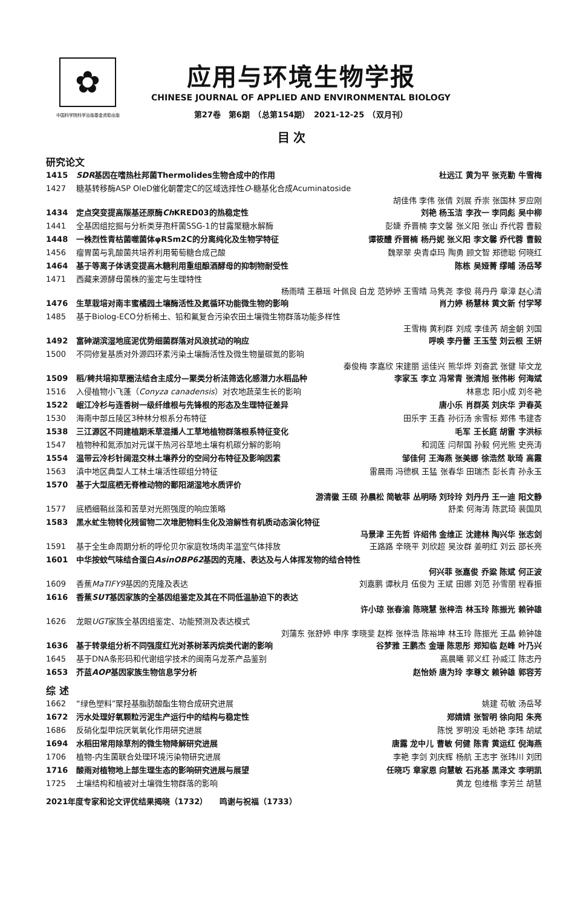✿
中国科学院科学出版基金资助出版
应用与环境生物学报
CHINESE JOURNAL OF APPLIED AND ENVIRONMENTAL BIOLOGY
第27卷　第6期　（总第154期）　2021-12-25　（双月刊）
目 次
研究论文
1415 SDR基因在嗜热杜邦菌Thermolides生物合成中的作用 杜远江 黄为平 张克勤 牛雪梅
1427 糖基转移酶ASP OleD催化朝藿定C的区域选择性O-糖基化合成Acuminatoside
胡佳伟 李伟 张倩 刘展 乔崇 张国林 罗应刚
1434 定点突变提高羰基还原酶Ch KRED03的热稳定性 刘艳 杨玉洁 李孜一 李同彪 吴中柳
1441 全基因组挖掘与分析类芽孢杆菌SSG-1的甘露聚糖水解酶 彭婕 乔晋楠 李文馨 张义阳 张山 乔代蓉 曹毅
1448 一株烈性青枯菌噬菌体φRSm2C的分离纯化及生物学特征 谭筱醴 乔晋楠 杨丹妮 张义阳 李文馨 乔代蓉 曹毅
1456 瘤胃菌与乳酸菌共培养利用葡萄糖合成己酸 魏翠翠 央青卓玛 陶勇 顾文智 郑德聪 何晓红
1464 基于等离子体诱变提高木糖利用重组酿酒酵母的抑制物耐受性 陈栋 吴娅菁 缪晡 汤岳琴
1471 西藏来源酵母菌株的鉴定与生理特性
杨雨晴 王慕瑶 叶佩良 白龙 范婷婷 王雪晴 马隽尧 李俊 蒋丹丹 章漳 赵心清
1476 生草栽培对南丰蜜橘园土壤酶活性及氮循环功能微生物的影响 肖力婷 杨慧林 黄文新 付学琴
1485 基于Biolog-ECO分析稀土、铅和氟复合污染农田土壤微生物群落功能多样性
王雪梅 黄利群 刘成 李佳芮 胡金朝 刘国
1492 富砷湖滨湿地底泥优势细菌群落对风浪扰动的响应 呼唤 李丹蕾 王玉莹 刘云根 王妍
1500 不同修复基质对外源四环素污染土壤酶活性及微生物量碳氮的影响
秦俊梅 李嘉欣 宋建丽 运佳兴 熊华烨 刘奋武 张健 毕文龙
1509 稻/稗共培抑草圈法结合主成分—聚类分析法筛选化感潜力水稻品种 李家玉 李立 冯常青 张清旭 张伟彬 何海斌
1516 入侵植物小飞蓬（Conyza canadensis）对农地蔬菜生长的影响 林意忠 阳小成 刘冬艳
1522 岷江冷杉与连香树一级纤维根与先锋根的形态及生理特征差异 唐小乐 肖群英 刘庆华 尹春英
1530 海南中部丘陵区3种林分根系分布特征 田乐宇 王鑫 孙衍汤 余雪标 郑伟 韦建杏
1538 三江源区不同建植期禾草混播人工草地植物群落根系特征变化 毛军 王长庭 胡雷 字洪标
1547 植物种和氮添加对元谋干热河谷草地土壤有机碳分解的影响 和润莲 闫帮国 孙毅 何光熊 史亮涛
1554 温带云冷杉针阔混交林土壤养分的空间分布特征及影响因素 邹佳何 王海燕 张美娜 徐浩然 耿琦 高霞
1563 滇中地区典型人工林土壤活性碳组分特征 雷晨雨 冯德枫 王猛 张春华 田瑞杰 彭长青 孙永玉
1570 基于大型底栖无脊椎动物的鄱阳湖湿地水质评价
游清徽 王硕 孙晨松 简敏菲 丛明旸 刘玲玲 刘丹丹 王一迪 阳文静
1577 底栖细鞘丝藻和苦草对光照强度的响应策略 舒柔 何海涛 陈武琦 裴国凤
1583 黑水虻生物转化残留物二次堆肥物料生化及溶解性有机质动态演化特征
马景津 王先哲 许绍伟 金维正 沈建林 陶兴华 张志剑
1591 基于全生命周期分析的呼伦贝尔家庭牧场肉羊温室气体排放 王路路 辛晓平 刘欣超 吴汝群 姜明红 刘云 邵长亮
1601 中华按蚊气味结合蛋白AsinOBP62基因的克隆、表达及与人体挥发物的结合特性
何兴菲 张嘉俊 乔粱 陈斌 何正波
1609 香蕉MaTIFY9基因的克隆及表达 刘嘉鹏 谭秋月 伍俊为 王斌 田娜 刘范 孙雪丽 程春振
1616 香蕉SUT基因家族的全基因组鉴定及其在不同低温胁迫下的表达
许小琼 张春渝 陈晓慧 张梓浩 林玉玲 陈振光 赖钟雄
1626 龙眼UGT家族全基因组鉴定、功能预测及表达模式
刘蒲东 张舒婷 申序 李晓斐 赵桦 张梓浩 陈裕坤 林玉玲 陈振光 王晶 赖钟雄
1636 基于转录组分析不同强度红光对茶树苯丙烷类代谢的影响 谷梦雅 王鹏杰 金珊 陈思彤 郑知临 赵峰 叶乃兴
1645 基于DNA条形码和代谢组学技术的闽南乌龙茶产品鉴别 高晨曦 郭义红 孙威江 陈志丹
1653 芥蓝AOP基因家族生物信息学分析 赵怡娇 唐为玲 李尊文 赖钟雄 郭容芳
综 述
1662 “绿色塑料”聚羟基脂肪酸酯生物合成研究进展 姚建 苟敏 汤岳琴
1672 污水处理好氧颗粒污泥生产运行中的结构与稳定性 郑婧婧 张智明 徐向阳 朱亮
1686 反硝化型甲烷厌氧氧化作用研究进展 陈悦 罗明没 毛娇艳 李玮 胡斌
1694 水稻田常用除草剂的微生物降解研究进展 唐露 龙中儿 曹敏 何健 陈青 黄运红 倪海燕
1706 植物-内生菌联合处理环境污染物研究进展 李艳 李剑 刘庆辉 杨航 王志宇 张玮川 刘团
1716 酸雨对植物地上部生理生态的影响研究进展与展望 任晓巧 章家恩 向慧敏 石兆基 黑泽文 李明凯
1725 土壤结构和植被对土壤微生物群落的影响 黄龙 包维楷 李芳兰 胡慧
2021年度专家和论文评优结果揭晓（1732）　　鸣谢与祝福（1733）